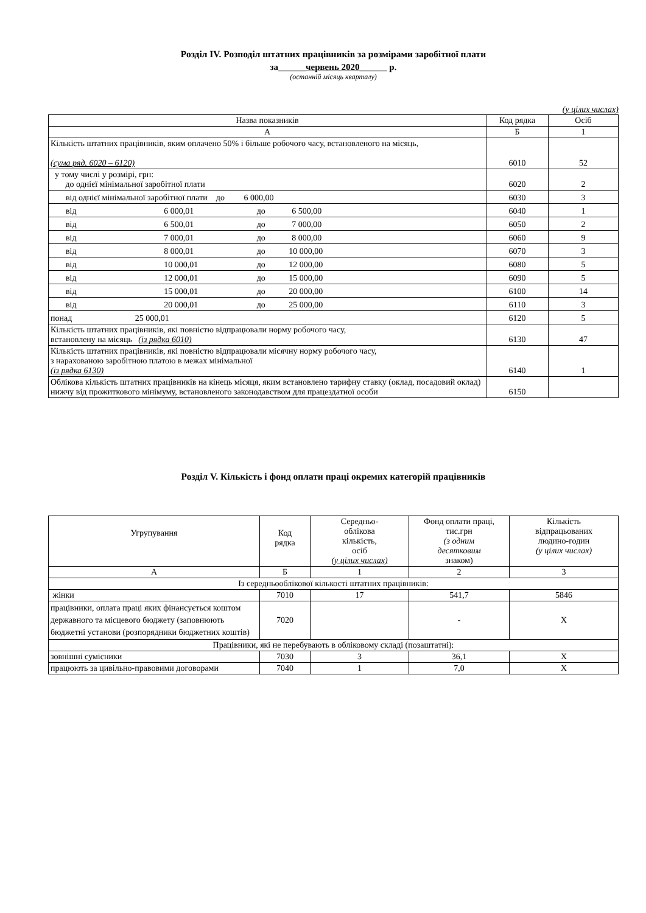Розділ IV. Розподіл штатних працівників за розмірами заробітної плати
за______червень 2020______ р.
(останній місяць кварталу)
(у цілих числах)
| Назва показників | Код рядка | Осіб |
| --- | --- | --- |
| А | Б | 1 |
| Кількість штатних працівників, яким оплачено 50% і більше робочого часу, встановленого на місяць, (сума ряд. 6020 – 6120) | 6010 | 52 |
| у тому числі у розмірі, грн: до однієї мінімальної заробітної плати | 6020 | 2 |
| від однієї мінімальної заробітної плати до 6 000,00 | 6030 | 3 |
| від 6 000,01 до 6 500,00 | 6040 | 1 |
| від 6 500,01 до 7 000,00 | 6050 | 2 |
| від 7 000,01 до 8 000,00 | 6060 | 9 |
| від 8 000,01 до 10 000,00 | 6070 | 3 |
| від 10 000,01 до 12 000,00 | 6080 | 5 |
| від 12 000,01 до 15 000,00 | 6090 | 5 |
| від 15 000,01 до 20 000,00 | 6100 | 14 |
| від 20 000,01 до 25 000,00 | 6110 | 3 |
| понад 25 000,01 | 6120 | 5 |
| Кількість штатних працівників, які повністю відпрацювали норму робочого часу, встановлену на місяць (із рядка 6010) | 6130 | 47 |
| Кількість штатних працівників, які повністю відпрацювали місячну норму робочого часу, з нарахованою заробітною платою в межах мінімальної (із рядка 6130) | 6140 | 1 |
| Облікова кількість штатних працівників на кінець місяця, яким встановлено тарифну ставку (оклад, посадовий оклад) нижчу від прожиткового мінімуму, встановленого законодавством для працездатної особи | 6150 | |
Розділ V. Кількість і фонд оплати праці окремих категорій працівників
| Угрупування | Код рядка | Середньо- облікова кількість, осіб (у цілих числах) | Фонд оплати праці, тис.грн (з одним десятковим знаком) | Кількість відпрацьованих людино-годин (у цілих числах) |
| А | Б | 1 | 2 | 3 |
| Із середньооблікової кількості штатних працівників: | | | | |
| жінки | 7010 | 17 | 541,7 | 5846 |
| працівники, оплата праці яких фінансується коштом державного та місцевого бюджету (заповнюють бюджетні установи (розпорядники бюджетних коштів) | 7020 | | - | Х |
| Працівники, які не перебувають в обліковому складі (позаштатні): | | | | |
| зовнішні сумісники | 7030 | 3 | 36,1 | Х |
| працюють за цивільно-правовими договорами | 7040 | 1 | 7,0 | Х |